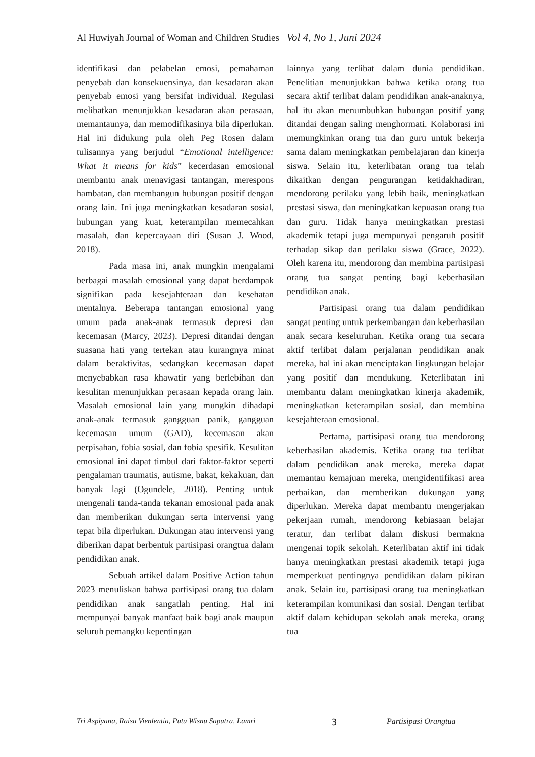Al Huwiyah Journal of Woman and Children Studies Vol 4, No 1, Juni 2024
identifikasi dan pelabelan emosi, pemahaman penyebab dan konsekuensinya, dan kesadaran akan penyebab emosi yang bersifat individual. Regulasi melibatkan menunjukkan kesadaran akan perasaan, memantaunya, dan memodifikasinya bila diperlukan. Hal ini didukung pula oleh Peg Rosen dalam tulisannya yang berjudul “Emotional intelligence: What it means for kids” kecerdasan emosional membantu anak menavigasi tantangan, merespons hambatan, dan membangun hubungan positif dengan orang lain. Ini juga meningkatkan kesadaran sosial, hubungan yang kuat, keterampilan memecahkan masalah, dan kepercayaan diri (Susan J. Wood, 2018).
Pada masa ini, anak mungkin mengalami berbagai masalah emosional yang dapat berdampak signifikan pada kesejahteraan dan kesehatan mentalnya. Beberapa tantangan emosional yang umum pada anak-anak termasuk depresi dan kecemasan (Marcy, 2023). Depresi ditandai dengan suasana hati yang tertekan atau kurangnya minat dalam beraktivitas, sedangkan kecemasan dapat menyebabkan rasa khawatir yang berlebihan dan kesulitan menunjukkan perasaan kepada orang lain. Masalah emosional lain yang mungkin dihadapi anak-anak termasuk gangguan panik, gangguan kecemasan umum (GAD), kecemasan akan perpisahan, fobia sosial, dan fobia spesifik. Kesulitan emosional ini dapat timbul dari faktor-faktor seperti pengalaman traumatis, autisme, bakat, kekakuan, dan banyak lagi (Ogundele, 2018). Penting untuk mengenali tanda-tanda tekanan emosional pada anak dan memberikan dukungan serta intervensi yang tepat bila diperlukan. Dukungan atau intervensi yang diberikan dapat berbentuk partisipasi orangtua dalam pendidikan anak.
Sebuah artikel dalam Positive Action tahun 2023 menuliskan bahwa partisipasi orang tua dalam pendidikan anak sangatlah penting. Hal ini mempunyai banyak manfaat baik bagi anak maupun seluruh pemangku kepentingan
lainnya yang terlibat dalam dunia pendidikan. Penelitian menunjukkan bahwa ketika orang tua secara aktif terlibat dalam pendidikan anak-anaknya, hal itu akan menumbuhkan hubungan positif yang ditandai dengan saling menghormati. Kolaborasi ini memungkinkan orang tua dan guru untuk bekerja sama dalam meningkatkan pembelajaran dan kinerja siswa. Selain itu, keterlibatan orang tua telah dikaitkan dengan pengurangan ketidakhadiran, mendorong perilaku yang lebih baik, meningkatkan prestasi siswa, dan meningkatkan kepuasan orang tua dan guru. Tidak hanya meningkatkan prestasi akademik tetapi juga mempunyai pengaruh positif terhadap sikap dan perilaku siswa (Grace, 2022). Oleh karena itu, mendorong dan membina partisipasi orang tua sangat penting bagi keberhasilan pendidikan anak.
Partisipasi orang tua dalam pendidikan sangat penting untuk perkembangan dan keberhasilan anak secara keseluruhan. Ketika orang tua secara aktif terlibat dalam perjalanan pendidikan anak mereka, hal ini akan menciptakan lingkungan belajar yang positif dan mendukung. Keterlibatan ini membantu dalam meningkatkan kinerja akademik, meningkatkan keterampilan sosial, dan membina kesejahteraan emosional.
Pertama, partisipasi orang tua mendorong keberhasilan akademis. Ketika orang tua terlibat dalam pendidikan anak mereka, mereka dapat memantau kemajuan mereka, mengidentifikasi area perbaikan, dan memberikan dukungan yang diperlukan. Mereka dapat membantu mengerjakan pekerjaan rumah, mendorong kebiasaan belajar teratur, dan terlibat dalam diskusi bermakna mengenai topik sekolah. Keterlibatan aktif ini tidak hanya meningkatkan prestasi akademik tetapi juga memperkuat pentingnya pendidikan dalam pikiran anak. Selain itu, partisipasi orang tua meningkatkan keterampilan komunikasi dan sosial. Dengan terlibat aktif dalam kehidupan sekolah anak mereka, orang tua
Tri Aspiyana, Raisa Vienlentia, Putu Wisnu Saputra, Lamri 3 Partisipasi Orangtua